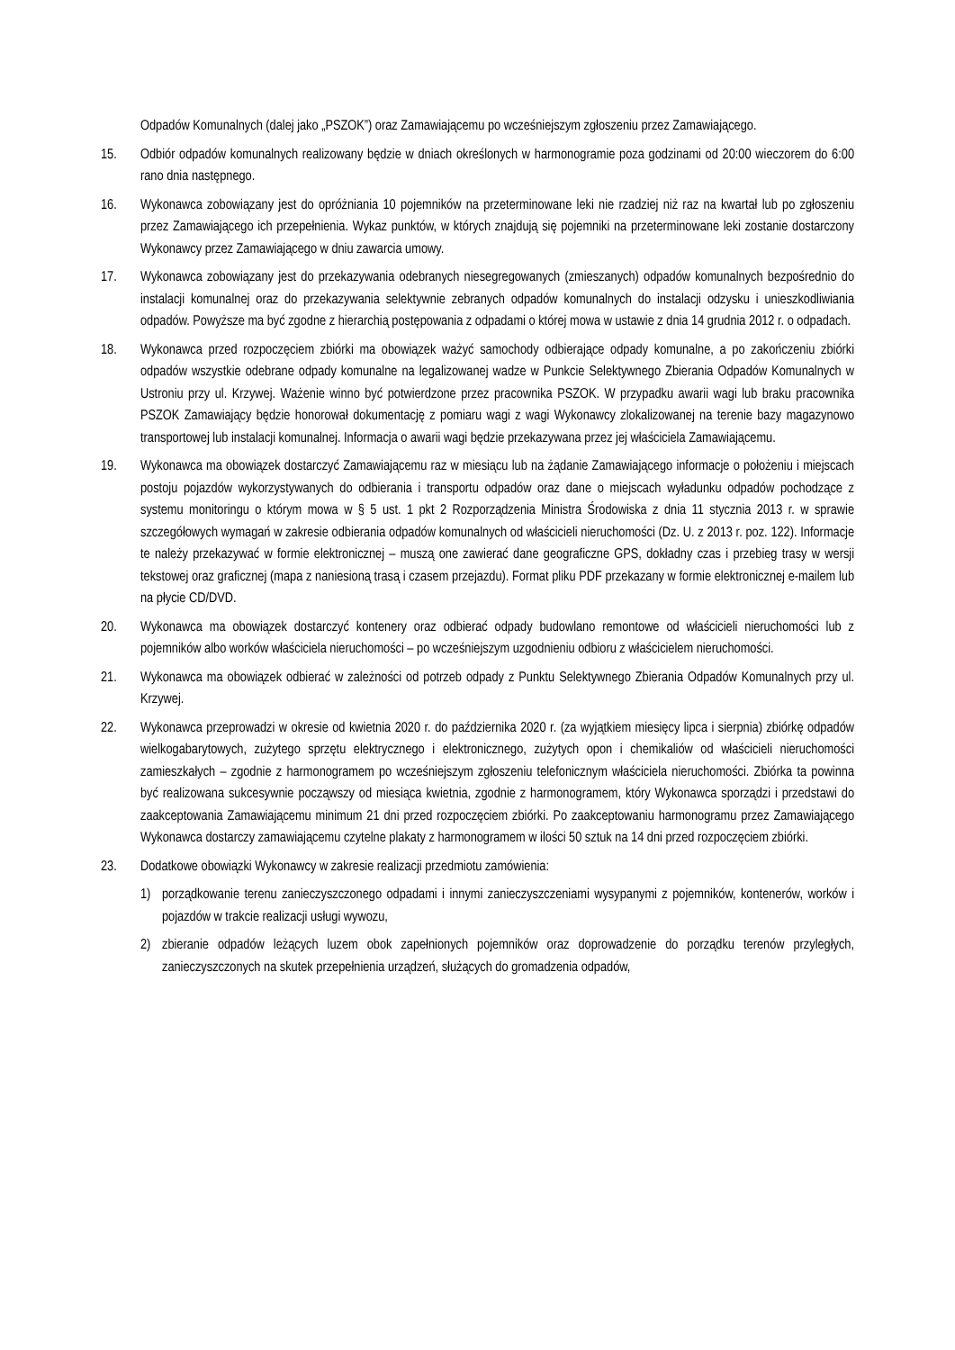Odpadów Komunalnych (dalej jako „PSZOK”) oraz Zamawiającemu po wcześniejszym zgłoszeniu przez Zamawiającego.
15. Odbiór odpadów komunalnych realizowany będzie w dniach określonych w harmonogramie poza godzinami od 20:00 wieczorem do 6:00 rano dnia następnego.
16. Wykonawca zobowiązany jest do opróżniania 10 pojemników na przeterminowane leki nie rzadziej niż raz na kwartał lub po zgłoszeniu przez Zamawiającego ich przepełnienia. Wykaz punktów, w których znajdują się pojemniki na przeterminowane leki zostanie dostarczony Wykonawcy przez Zamawiającego w dniu zawarcia umowy.
17. Wykonawca zobowiązany jest do przekazywania odebranych niesegregowanych (zmieszanych) odpadów komunalnych bezpośrednio do instalacji komunalnej oraz do przekazywania selektywnie zebranych odpadów komunalnych do instalacji odzysku i unieszkodliwiania odpadów. Powyższe ma być zgodne z hierarchią postępowania z odpadami o której mowa w ustawie z dnia 14 grudnia 2012 r. o odpadach.
18. Wykonawca przed rozpoczęciem zbiórki ma obowiązek ważyć samochody odbierające odpady komunalne, a po zakończeniu zbiórki odpadów wszystkie odebrane odpady komunalne na legalizowanej wadze w Punkcie Selektywnego Zbierania Odpadów Komunalnych w Ustroniu przy ul. Krzywej. Ważenie winno być potwierdzone przez pracownika PSZOK. W przypadku awarii wagi lub braku pracownika PSZOK Zamawiający będzie honorował dokumentację z pomiaru wagi z wagi Wykonawcy zlokalizowanej na terenie bazy magazynowo transportowej lub instalacji komunalnej. Informacja o awarii wagi będzie przekazywana przez jej właściciela Zamawiającemu.
19. Wykonawca ma obowiązek dostarczyć Zamawiającemu raz w miesiącu lub na żądanie Zamawiającego informacje o położeniu i miejscach postoju pojazdów wykorzystywanych do odbierania i transportu odpadów oraz dane o miejscach wyładunku odpadów pochodzące z systemu monitoringu o którym mowa w § 5 ust. 1 pkt 2 Rozporządzenia Ministra Środowiska z dnia 11 stycznia 2013 r. w sprawie szczegółowych wymagań w zakresie odbierania odpadów komunalnych od właścicieli nieruchomości (Dz. U. z 2013 r. poz. 122). Informacje te należy przekazywać w formie elektronicznej – muszą one zawierać dane geograficzne GPS, dokładny czas i przebieg trasy w wersji tekstowej oraz graficznej (mapa z naniesioną trasą i czasem przejazdu). Format pliku PDF przekazany w formie elektronicznej e-mailem lub na płycie CD/DVD.
20. Wykonawca ma obowiązek dostarczyć kontenery oraz odbierać odpady budowlano remontowe od właścicieli nieruchomości lub z pojemników albo worków właściciela nieruchomości – po wcześniejszym uzgodnieniu odbioru z właścicielem nieruchomości.
21. Wykonawca ma obowiązek odbierać w zależności od potrzeb odpady z Punktu Selektywnego Zbierania Odpadów Komunalnych przy ul. Krzywej.
22. Wykonawca przeprowadzi w okresie od kwietnia 2020 r. do października 2020 r. (za wyjątkiem miesięcy lipca i sierpnia) zbiórkę odpadów wielkogabarytowych, zużytego sprzętu elektrycznego i elektronicznego, zużytych opon i chemikaliów od właścicieli nieruchomości zamieszkałych – zgodnie z harmonogramem po wcześniejszym zgłoszeniu telefonicznym właściciela nieruchomości. Zbiórka ta powinna być realizowana sukcesywnie począwszy od miesiąca kwietnia, zgodnie z harmonogramem, który Wykonawca sporządzi i przedstawi do zaakceptowania Zamawiającemu minimum 21 dni przed rozpoczęciem zbiórki. Po zaakceptowaniu harmonogramu przez Zamawiającego Wykonawca dostarczy zamawiającemu czytelne plakaty z harmonogramem w ilości 50 sztuk na 14 dni przed rozpoczęciem zbiórki.
23. Dodatkowe obowiązki Wykonawcy w zakresie realizacji przedmiotu zamówienia:
1) porządkowanie terenu zanieczyszczonego odpadami i innymi zanieczyszczeniami wysypanymi z pojemników, kontenerów, worków i pojazdów w trakcie realizacji usługi wywozu,
2) zbieranie odpadów leżących luzem obok zapełnionych pojemników oraz doprowadzenie do porządku terenów przyległych, zanieczyszczonych na skutek przepełnienia urządzeń, służących do gromadzenia odpadów,